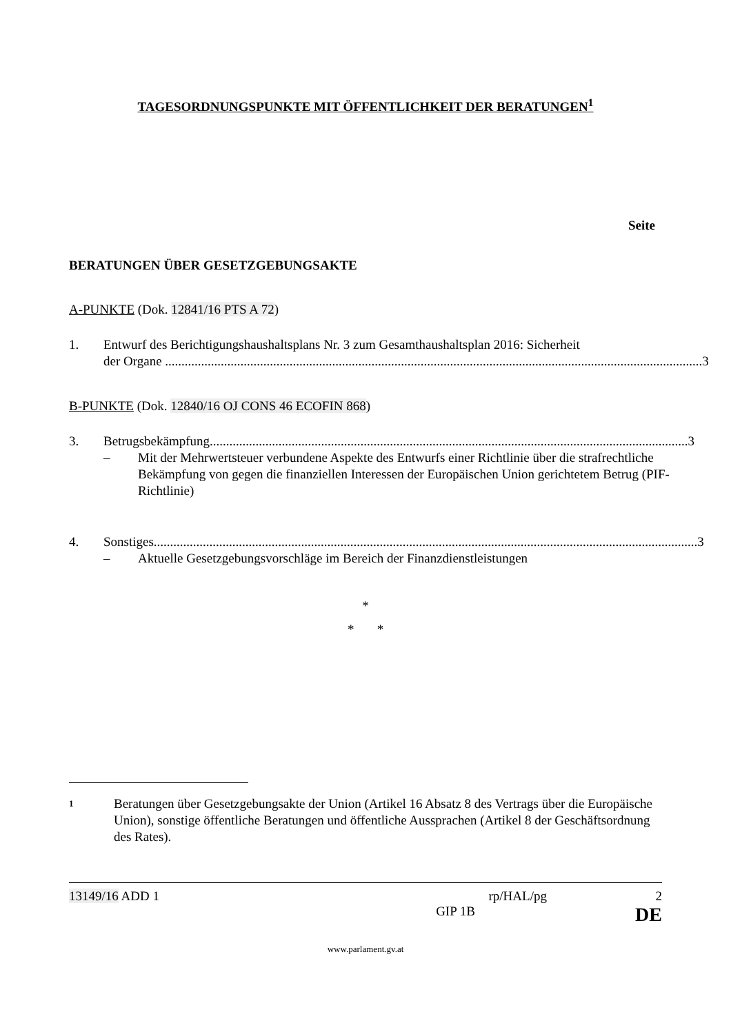TAGESORDNUNGSPUNKTE MIT ÖFFENTLICHKEIT DER BERATUNGEN<sup>1</sup>
Seite
BERATUNGEN ÜBER GESETZGEBUNGSAKTE
A-PUNKTE (Dok. 12841/16 PTS A 72)
1. Entwurf des Berichtigungshaushaltsplans Nr. 3 zum Gesamthaushaltsplan 2016: Sicherheit
der Organe .................................................................................................................................................................... 3
B-PUNKTE (Dok. 12840/16 OJ CONS 46 ECOFIN 868)
3. Betrugsbekämpfung.................................................................................................................................................. 3
– Mit der Mehrwertsteuer verbundene Aspekte des Entwurfs einer Richtlinie über die strafrechtliche Bekämpfung von gegen die finanziellen Interessen der Europäischen Union gerichtetem Betrug (PIF-Richtlinie)
4. Sonstiges...................................................................................................................................................................... 3
– Aktuelle Gesetzgebungsvorschläge im Bereich der Finanzdienstleistungen
*
* *
1 Beratungen über Gesetzgebungsakte der Union (Artikel 16 Absatz 8 des Vertrags über die Europäische Union), sonstige öffentliche Beratungen und öffentliche Aussprachen (Artikel 8 der Geschäftsordnung des Rates).
13149/16 ADD 1 rp/HAL/pg 2
GIP 1B DE
www.parlament.gv.at